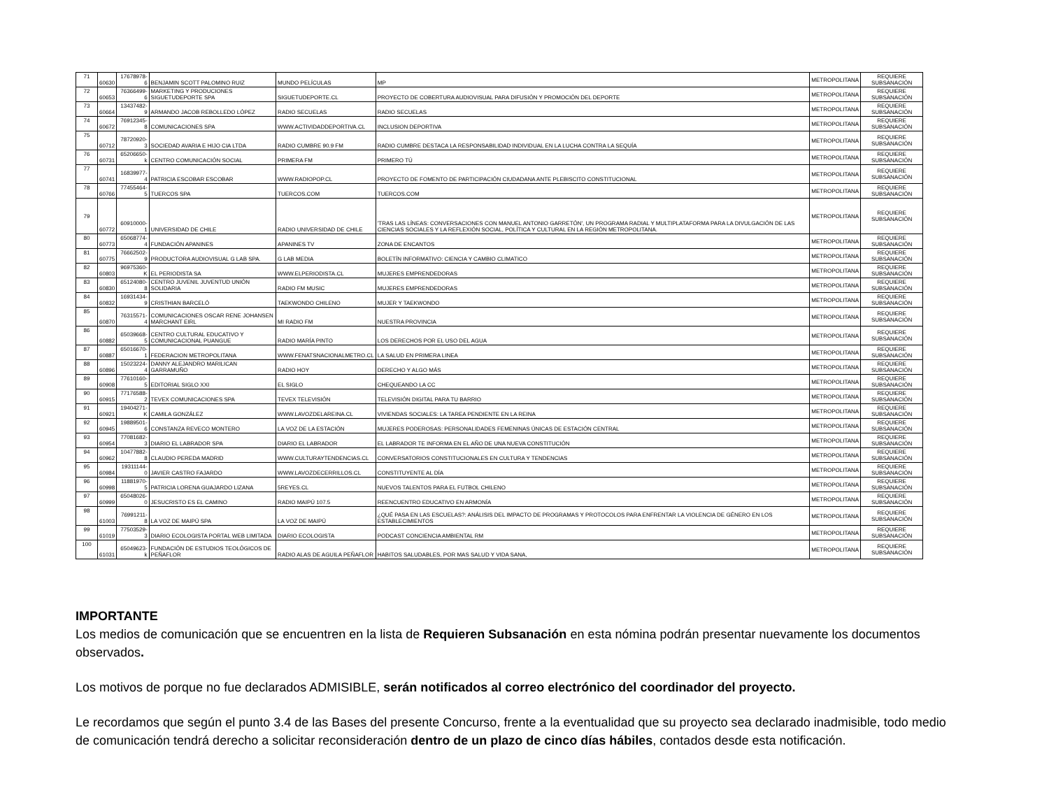| 71 | 60630 | 17678978-6 | BENJAMIN SCOTT PALOMINO RUIZ | MUNDO PELÍCULAS | MP | METROPOLITANA | REQUIERE SUBSANACIÓN |
| 72 | 60653 | 76366499-6 | MARKETING Y PRODUCIONES SIGUETUDEPORTE SPA | SIGUETUDEPORTE.CL | PROYECTO DE COBERTURA AUDIOVISUAL PARA DIFUSIÓN Y PROMOCIÓN DEL DEPORTE | METROPOLITANA | REQUIERE SUBSANACIÓN |
| 73 | 60664 | 13437482-9 | ARMANDO JACOB REBOLLEDO LÓPEZ | RADIO SECUELAS | RADIO SECUELAS | METROPOLITANA | REQUIERE SUBSANACIÓN |
| 74 | 60672 | 76912345-8 | COMUNICACIONES SPA | WWW.ACTIVIDADDEPORTIVA.CL | INCLUSION DEPORTIVA | METROPOLITANA | REQUIERE SUBSANACIÓN |
| 75 | 60712 | 78720920-3 | SOCIEDAD AVARIA E HIJO CIA LTDA | RADIO CUMBRE 90.9 FM | RADIO CUMBRE DESTACA LA RESPONSABILIDAD INDIVIDUAL EN LA LUCHA CONTRA LA SEQUÍA | METROPOLITANA | REQUIERE SUBSANACIÓN |
| 76 | 60731 | 65206650-k | CENTRO COMUNICACIÓN SOCIAL | PRIMERA FM | PRIMERO TÚ | METROPOLITANA | REQUIERE SUBSANACIÓN |
| 77 | 60741 | 16839977-4 | PATRICIA ESCOBAR ESCOBAR | WWW.RADIOPOP.CL | PROYECTO DE FOMENTO DE PARTICIPACIÓN CIUDADANA ANTE PLEBISCITO CONSTITUCIONAL | METROPOLITANA | REQUIERE SUBSANACIÓN |
| 78 | 60766 | 77455464-5 | TUERCOS SPA | TUERCOS.COM | TUERCOS.COM | METROPOLITANA | REQUIERE SUBSANACIÓN |
| 79 | 60772 | 60910000-1 | UNIVERSIDAD DE CHILE | RADIO UNIVERSIDAD DE CHILE | 'TRAS LAS LÍNEAS: CONVERSACIONES CON MANUEL ANTONIO GARRETÓN', UN PROGRAMA RADIAL Y MULTIPLATAFORMA PARA LA DIVULGACIÓN DE LAS CIENCIAS SOCIALES Y LA REFLEXIÓN SOCIAL, POLÍTICA Y CULTURAL EN LA REGIÓN METROPOLITANA. | METROPOLITANA | REQUIERE SUBSANACIÓN |
| 80 | 60773 | 65068774-4 | FUNDACIÓN APANINES | APANINES TV | ZONA DE ENCANTOS | METROPOLITANA | REQUIERE SUBSANACIÓN |
| 81 | 60775 | 76662502-9 | PRODUCTORA AUDIOVISUAL G LAB SPA. | G LAB MEDIA | BOLETÍN INFORMATIVO: CIENCIA Y CAMBIO CLIMATICO | METROPOLITANA | REQUIERE SUBSANACIÓN |
| 82 | 60803 | 96975360-K | EL PERIODISTA SA | WWW.ELPERIODISTA.CL | MUJERES EMPRENDEDORAS | METROPOLITANA | REQUIERE SUBSANACIÓN |
| 83 | 60830 | 65124080-8 | CENTRO JUVENIL JUVENTUD UNIÓN SOLIDARIA | RADIO FM MUSIC | MUJERES EMPRENDEDORAS | METROPOLITANA | REQUIERE SUBSANACIÓN |
| 84 | 60832 | 16931434-9 | CRISTHIAN BARCELÓ | TAEKWONDO CHILENO | MUJER Y TAEKWONDO | METROPOLITANA | REQUIERE SUBSANACIÓN |
| 85 | 60870 | 76315571-4 | COMUNICACIONES OSCAR RENE JOHANSEN MARCHANT EIRL | MI RADIO FM | NUESTRA PROVINCIA | METROPOLITANA | REQUIERE SUBSANACIÓN |
| 86 | 60882 | 65039668-5 | CENTRO CULTURAL EDUCATIVO Y COMUNICACIONAL PUANGUE | RADIO MARÍA PINTO | LOS DERECHOS POR EL USO DEL AGUA | METROPOLITANA | REQUIERE SUBSANACIÓN |
| 87 | 60887 | 65016670-1 | FEDERACION METROPOLITANA | WWW.FENATSNACIONALMETRO.CL | LA SALUD EN PRIMERA LINEA | METROPOLITANA | REQUIERE SUBSANACIÓN |
| 88 | 60896 | 15023224-4 | DANNY ALEJANDRO MARILICAN GARRAMUÑO | RADIO HOY | DERECHO Y ALGO MÁS | METROPOLITANA | REQUIERE SUBSANACIÓN |
| 89 | 60908 | 77610160-5 | EDITORIAL SIGLO XXI | EL SIGLO | CHEQUEANDO LA CC | METROPOLITANA | REQUIERE SUBSANACIÓN |
| 90 | 60915 | 77176588-2 | TEVEX COMUNICACIONES SPA | TEVEX TELEVISIÓN | TELEVISIÓN DIGITAL PARA TU BARRIO | METROPOLITANA | REQUIERE SUBSANACIÓN |
| 91 | 60921 | 19404271-K | CAMILA GONZÁLEZ | WWW.LAVOZDELAREINA.CL | VIVIENDAS SOCIALES: LA TAREA PENDIENTE EN LA REINA | METROPOLITANA | REQUIERE SUBSANACIÓN |
| 92 | 60945 | 19889501-6 | CONSTANZA REVECO MONTERO | LA VOZ DE LA ESTACIÓN | MUJERES PODEROSAS: PERSONALIDADES FEMENINAS ÚNICAS DE ESTACIÓN CENTRAL | METROPOLITANA | REQUIERE SUBSANACIÓN |
| 93 | 60954 | 77081682-3 | DIARIO EL LABRADOR SPA | DIARIO EL LABRADOR | EL LABRADOR TE INFORMA EN EL AÑO DE UNA NUEVA CONSTITUCIÓN | METROPOLITANA | REQUIERE SUBSANACIÓN |
| 94 | 60962 | 10477882-8 | CLAUDIO PEREDA MADRID | WWW.CULTURAYTENDENCIAS.CL | CONVERSATORIOS CONSTITUCIONALES EN CULTURA Y TENDENCIAS | METROPOLITANA | REQUIERE SUBSANACIÓN |
| 95 | 60984 | 19311144-0 | JAVIER CASTRO FAJARDO | WWW.LAVOZDECERRILLOS.CL | CONSTITUYENTE AL DÍA | METROPOLITANA | REQUIERE SUBSANACIÓN |
| 96 | 60998 | 11881970-5 | PATRICIA LORENA GUAJARDO LIZANA | 5REYES.CL | NUEVOS TALENTOS PARA EL FUTBOL CHILENO | METROPOLITANA | REQUIERE SUBSANACIÓN |
| 97 | 60999 | 65048026-0 | JESUCRISTO ES EL CAMINO | RADIO MAIPÚ 107.5 | REENCUENTRO EDUCATIVO EN ARMONÍA | METROPOLITANA | REQUIERE SUBSANACIÓN |
| 98 | 61003 | 76991211-8 | LA VOZ DE MAIPÚ SPA | LA VOZ DE MAIPÚ | ¿QUÉ PASA EN LAS ESCUELAS?: ANÁLISIS DEL IMPACTO DE PROGRAMAS Y PROTOCOLOS PARA ENFRENTAR LA VIOLENCIA DE GÉNERO EN LOS ESTABLECIMIENTOS | METROPOLITANA | REQUIERE SUBSANACIÓN |
| 99 | 61019 | 77503529-3 | DIARIO ECOLOGISTA PORTAL WEB LIMITADA | DIARIO ECOLOGISTA | PODCAST CONCIENCIA AMBIENTAL RM | METROPOLITANA | REQUIERE SUBSANACIÓN |
| 100 | 61031 | 65049623-k | FUNDACIÓN DE ESTUDIOS TEOLÓGICOS DE PEÑAFLOR | RADIO ALAS DE AGUILA PEÑAFLOR | HABITOS SALUDABLES, POR MAS SALUD Y VIDA SANA, | METROPOLITANA | REQUIERE SUBSANACIÓN |
IMPORTANTE
Los medios de comunicación que se encuentren en la lista de Requieren Subsanación en esta nómina podrán presentar nuevamente los documentos observados.
Los motivos de porque no fue declarados ADMISIBLE, serán notificados al correo electrónico del coordinador del proyecto.
Le recordamos que según el punto 3.4 de las Bases del presente Concurso, frente a la eventualidad que su proyecto sea declarado inadmisible, todo medio de comunicación tendrá derecho a solicitar reconsideración dentro de un plazo de cinco días hábiles, contados desde esta notificación.